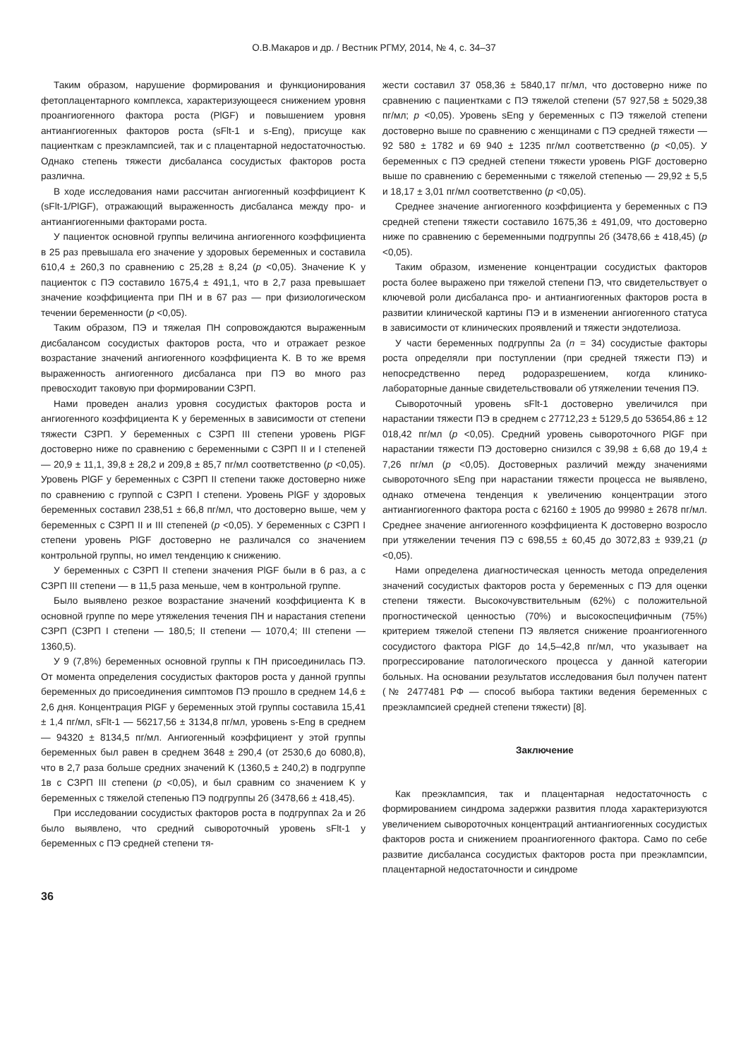О.В.Макаров и др. / Вестник РГМУ, 2014, № 4, с. 34–37
Таким образом, нарушение формирования и функционирования фетоплацентарного комплекса, характеризующееся снижением уровня проангиогенного фактора роста (PlGF) и повышением уровня антиангиогенных факторов роста (sFlt-1 и s-Eng), присуще как пациенткам с преэклампсией, так и с плацентарной недостаточностью. Однако степень тяжести дисбаланса сосудистых факторов роста различна.
В ходе исследования нами рассчитан ангиогенный коэффициент K (sFlt-1/PlGF), отражающий выраженность дисбаланса между про- и антиангиогенными факторами роста.
У пациенток основной группы величина ангиогенного коэффициента в 25 раз превышала его значение у здоровых беременных и составила 610,4 ± 260,3 по сравнению с 25,28 ± 8,24 (p <0,05). Значение K у пациенток с ПЭ составило 1675,4 ± 491,1, что в 2,7 раза превышает значение коэффициента при ПН и в 67 раз — при физиологическом течении беременности (p <0,05).
Таким образом, ПЭ и тяжелая ПН сопровождаются выраженным дисбалансом сосудистых факторов роста, что и отражает резкое возрастание значений ангиогенного коэффициента K. В то же время выраженность ангиогенного дисбаланса при ПЭ во много раз превосходит таковую при формировании СЗРП.
Нами проведен анализ уровня сосудистых факторов роста и ангиогенного коэффициента K у беременных в зависимости от степени тяжести СЗРП. У беременных с СЗРП III степени уровень PlGF достоверно ниже по сравнению с беременными с СЗРП II и I степеней — 20,9 ± 11,1, 39,8 ± 28,2 и 209,8 ± 85,7 пг/мл соответственно (p <0,05). Уровень PlGF у беременных с СЗРП II степени также достоверно ниже по сравнению с группой с СЗРП I степени. Уровень PlGF у здоровых беременных составил 238,51 ± 66,8 пг/мл, что достоверно выше, чем у беременных с СЗРП II и III степеней (p <0,05). У беременных с СЗРП I степени уровень PlGF достоверно не различался со значением контрольной группы, но имел тенденцию к снижению.
У беременных с СЗРП II степени значения PlGF были в 6 раз, а с СЗРП III степени — в 11,5 раза меньше, чем в контрольной группе.
Было выявлено резкое возрастание значений коэффициента K в основной группе по мере утяжеления течения ПН и нарастания степени СЗРП (СЗРП I степени — 180,5; II степени — 1070,4; III степени —1360,5).
У 9 (7,8%) беременных основной группы к ПН присоединилась ПЭ. От момента определения сосудистых факторов роста у данной группы беременных до присоединения симптомов ПЭ прошло в среднем 14,6 ± 2,6 дня. Концентрация PlGF у беременных этой группы составила 15,41 ± 1,4 пг/мл, sFlt-1 — 56217,56 ± 3134,8 пг/мл, уровень s-Eng в среднем — 94320 ± 8134,5 пг/мл. Ангиогенный коэффициент у этой группы беременных был равен в среднем 3648 ± 290,4 (от 2530,6 до 6080,8), что в 2,7 раза больше средних значений K (1360,5 ± 240,2) в подгруппе 1в с СЗРП III степени (p <0,05), и был сравним со значением K у беременных с тяжелой степенью ПЭ подгруппы 2б (3478,66 ± 418,45).
При исследовании сосудистых факторов роста в подгруппах 2а и 2б было выявлено, что средний сывороточный уровень sFlt-1 у беременных с ПЭ средней степени тя-
жести составил 37 058,36 ± 5840,17 пг/мл, что достоверно ниже по сравнению с пациентками с ПЭ тяжелой степени (57 927,58 ± 5029,38 пг/мл; p <0,05). Уровень sEng у беременных с ПЭ тяжелой степени достоверно выше по сравнению с женщинами с ПЭ средней тяжести — 92 580 ± 1782 и 69 940 ± 1235 пг/мл соответственно (p <0,05). У беременных с ПЭ средней степени тяжести уровень PlGF достоверно выше по сравнению с беременными с тяжелой степенью — 29,92 ± 5,5 и 18,17 ± 3,01 пг/мл соответственно (p <0,05).
Среднее значение ангиогенного коэффициента у беременных с ПЭ средней степени тяжести составило 1675,36 ± 491,09, что достоверно ниже по сравнению с беременными подгруппы 2б (3478,66 ± 418,45) (p <0,05).
Таким образом, изменение концентрации сосудистых факторов роста более выражено при тяжелой степени ПЭ, что свидетельствует о ключевой роли дисбаланса про- и антиангиогенных факторов роста в развитии клинической картины ПЭ и в изменении ангиогенного статуса в зависимости от клинических проявлений и тяжести эндотелиоза.
У части беременных подгруппы 2а (n = 34) сосудистые факторы роста определяли при поступлении (при средней тяжести ПЭ) и непосредственно перед родоразрешением, когда клинико-лабораторные данные свидетельствовали об утяжелении течения ПЭ.
Сывороточный уровень sFlt-1 достоверно увеличился при нарастании тяжести ПЭ в среднем с 27712,23 ± 5129,5 до 53654,86 ± 12 018,42 пг/мл (p <0,05). Средний уровень сывороточного PlGF при нарастании тяжести ПЭ достоверно снизился с 39,98 ± 6,68 до 19,4 ± 7,26 пг/мл (p <0,05). Достоверных различий между значениями сывороточного sEng при нарастании тяжести процесса не выявлено, однако отмечена тенденция к увеличению концентрации этого антиангиогенного фактора роста с 62160 ± 1905 до 99980 ± 2678 пг/мл. Среднее значение ангиогенного коэффициента K достоверно возросло при утяжелении течения ПЭ с 698,55 ± 60,45 до 3072,83 ± 939,21 (p <0,05).
Нами определена диагностическая ценность метода определения значений сосудистых факторов роста у беременных с ПЭ для оценки степени тяжести. Высокочувствительным (62%) с положительной прогностической ценностью (70%) и высокоспецифичным (75%) критерием тяжелой степени ПЭ является снижение проангиогенного сосудистого фактора PlGF до 14,5–42,8 пг/мл, что указывает на прогрессирование патологического процесса у данной категории больных. На основании результатов исследования был получен патент (№ 2477481 РФ — способ выбора тактики ведения беременных с преэклампсией средней степени тяжести) [8].
Заключение
Как преэклампсия, так и плацентарная недостаточность с формированием синдрома задержки развития плода характеризуются увеличением сывороточных концентраций антиангиогенных сосудистых факторов роста и снижением проангиогенного фактора. Само по себе развитие дисбаланса сосудистых факторов роста при преэклампсии, плацентарной недостаточности и синдроме
36